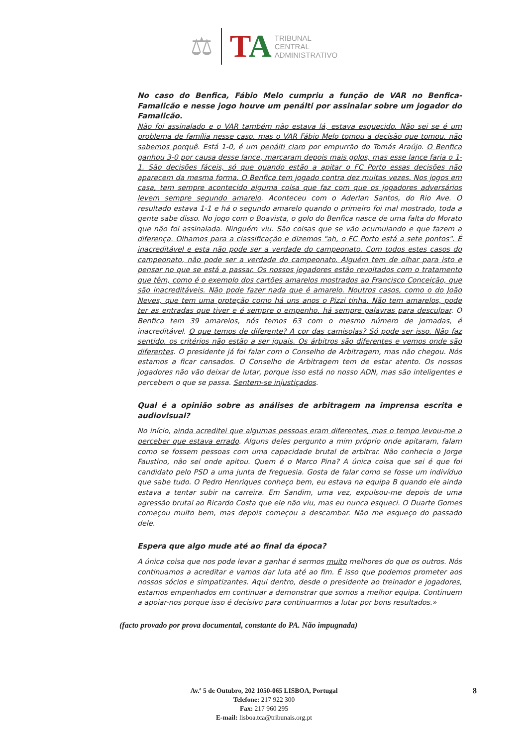⚖ TA
TRIBUNAL
CENTRAL
ADMINISTRATIVO
No caso do Benfica, Fábio Melo cumpriu a função de VAR no Benfica-Famalicão e nesse jogo houve um penálti por assinalar sobre um jogador do Famalicão.
Não foi assinalado e o VAR também não estava lá, estava esquecido. Não sei se é um problema de família nesse caso, mas o VAR Fábio Melo tomou a decisão que tomou, não sabemos porquê. Está 1-0, é um penálti claro por empurrão do Tomás Araújo. O Benfica ganhou 3-0 por causa desse lance, marcaram depois mais golos, mas esse lance faria o 1-1. São decisões fáceis, só que quando estão a apitar o FC Porto essas decisões não aparecem da mesma forma. O Benfica tem jogado contra dez muitas vezes. Nos jogos em casa, tem sempre acontecido alguma coisa que faz com que os jogadores adversários levem sempre segundo amarelo. Aconteceu com o Aderlan Santos, do Rio Ave. O resultado estava 1-1 e há o segundo amarelo quando o primeiro foi mal mostrado, toda a gente sabe disso. No jogo com o Boavista, o golo do Benfica nasce de uma falta do Morato que não foi assinalada. Ninguém viu. São coisas que se vão acumulando e que fazem a diferença. Olhamos para a classificação e dizemos "ah, o FC Porto está a sete pontos". É inacreditável e esta não pode ser a verdade do campeonato. Com todos estes casos do campeonato, não pode ser a verdade do campeonato. Alguém tem de olhar para isto e pensar no que se está a passar. Os nossos jogadores estão revoltados com o tratamento que têm, como é o exemplo dos cartões amarelos mostrados ao Francisco Conceição, que são inacreditáveis. Não pode fazer nada que é amarelo. Noutros casos, como o do João Neves, que tem uma proteção como há uns anos o Pizzi tinha. Não tem amarelos, pode ter as entradas que tiver e é sempre o empenho, há sempre palavras para desculpar. O Benfica tem 39 amarelos, nós temos 63 com o mesmo número de jornadas, é inacreditável. O que temos de diferente? A cor das camisolas? Só pode ser isso. Não faz sentido, os critérios não estão a ser iguais. Os árbitros são diferentes e vemos onde são diferentes. O presidente já foi falar com o Conselho de Arbitragem, mas não chegou. Nós estamos a ficar cansados. O Conselho de Arbitragem tem de estar atento. Os nossos jogadores não vão deixar de lutar, porque isso está no nosso ADN, mas são inteligentes e percebem o que se passa. Sentem-se injustiçados.
Qual é a opinião sobre as análises de arbitragem na imprensa escrita e audiovisual?
No início, ainda acreditei que algumas pessoas eram diferentes, mas o tempo levou-me a perceber que estava errado. Alguns deles pergunto a mim próprio onde apitaram, falam como se fossem pessoas com uma capacidade brutal de arbitrar. Não conhecia o Jorge Faustino, não sei onde apitou. Quem é o Marco Pina? A única coisa que sei é que foi candidato pelo PSD a uma junta de freguesia. Gosta de falar como se fosse um indivíduo que sabe tudo. O Pedro Henriques conheço bem, eu estava na equipa B quando ele ainda estava a tentar subir na carreira. Em Sandim, uma vez, expulsou-me depois de uma agressão brutal ao Ricardo Costa que ele não viu, mas eu nunca esqueci. O Duarte Gomes começou muito bem, mas depois começou a descambar. Não me esqueço do passado dele.
Espera que algo mude até ao final da época?
A única coisa que nos pode levar a ganhar é sermos muito melhores do que os outros. Nós continuamos a acreditar e vamos dar luta até ao fim. É isso que podemos prometer aos nossos sócios e simpatizantes. Aqui dentro, desde o presidente ao treinador e jogadores, estamos empenhados em continuar a demonstrar que somos a melhor equipa. Continuem a apoiar-nos porque isso é decisivo para continuarmos a lutar por bons resultados.»
(facto provado por prova documental, constante do PA. Não impugnada)
Av.ª 5 de Outubro, 202 1050-065 LISBOA, Portugal
Telefone: 217 922 300
Fax: 217 960 295
E-mail: lisboa.tca@tribunais.org.pt
8